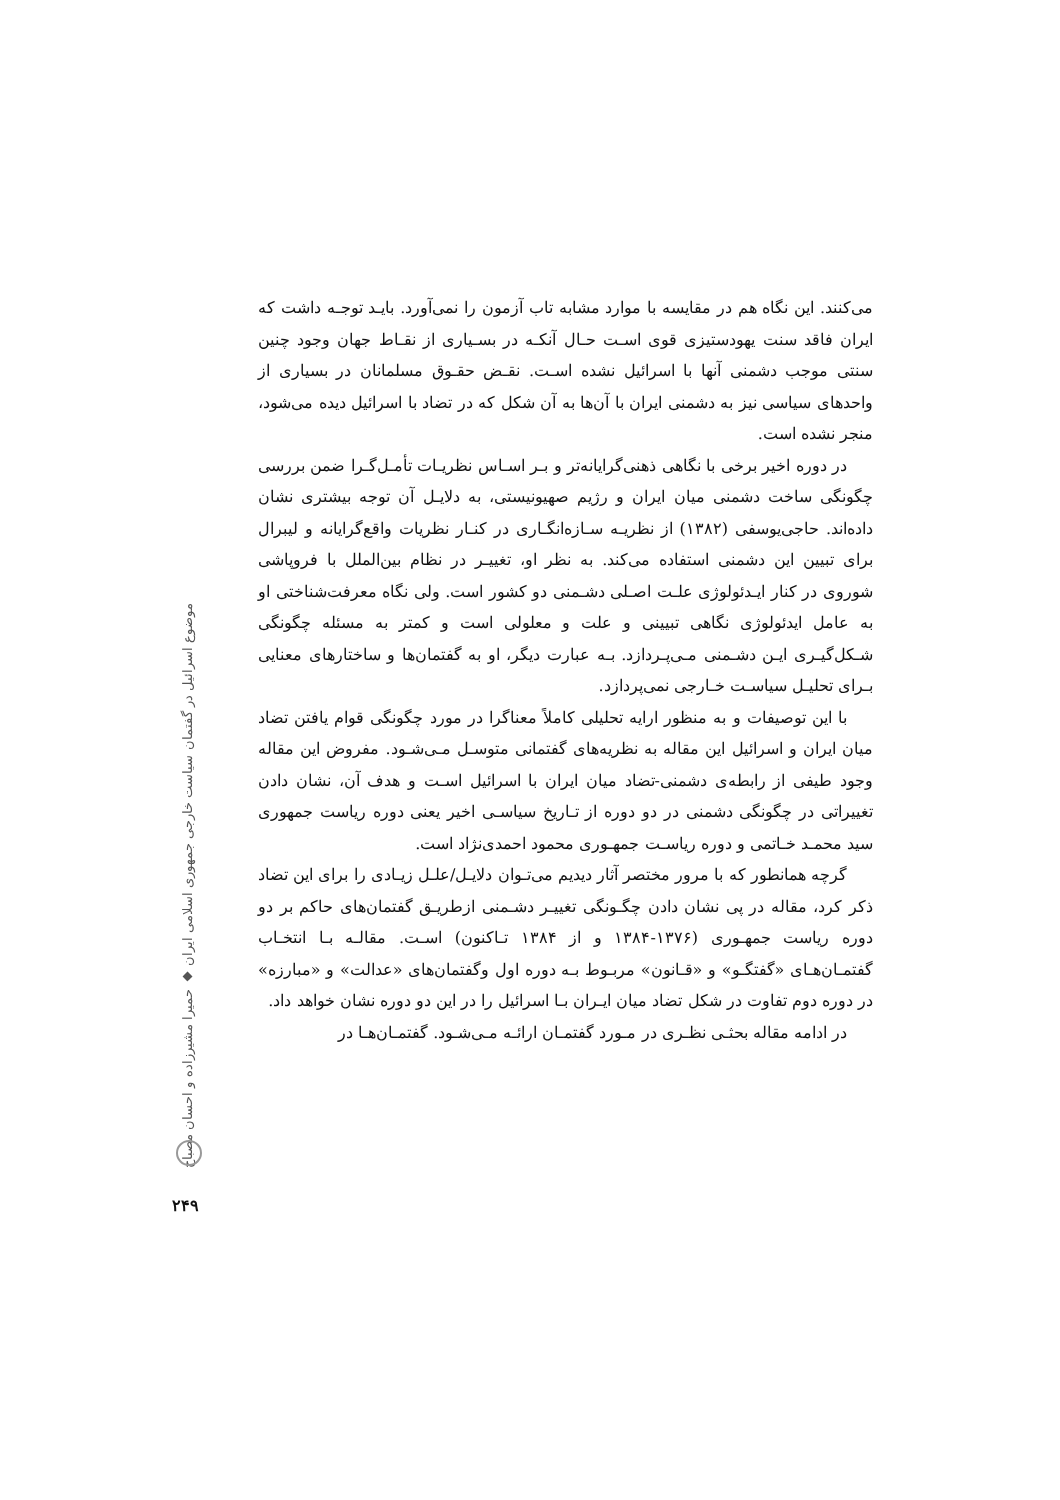می‌کنند. این نگاه هم در مقایسه با موارد مشابه تاب آزمون را نمی‌آورد. بایـد توجـه داشت که ایران فاقد سنت یهودستیزی قوی اسـت حـال آنکـه در بسـیاری از نقـاط جهان وجود چنین سنتی موجب دشمنی آنها با اسرائیل نشده اسـت. نقـض حقـوق مسلمانان در بسیاری از واحدهای سیاسی نیز به دشمنی ایران با آن‌ها به آن شکل که در تضاد با اسرائیل دیده می‌شود، منجر نشده است.
در دوره اخیر برخی با نگاهی ذهنی‌گرایانه‌تر و بـر اسـاس نظریـات تأمـل‌گـرا ضمن بررسی چگونگی ساخت دشمنی میان ایران و رژیم صهیونیستی، به دلایـل آن توجه بیشتری نشان داده‌اند. حاجی‌یوسفی (۱۳۸۲) از نظریـه سـازه‌انگـاری در کنـار نظریات واقع‌گرایانه و لیبرال برای تبیین این دشمنی استفاده می‌کند. به نظر او، تغییـر در نظام بین‌الملل با فروپاشی شوروی در کنار ایـدئولوژی علـت اصـلی دشـمنی دو کشور است. ولی نگاه معرفت‌شناختی او به عامل ایدئولوژی نگاهی تبیینی و علت و معلولی است و کمتر به مسئله چگونگی شـکل‌گیـری ایـن دشـمنی مـی‌پـردازد. بـه عبارت دیگر، او به گفتمان‌ها و ساختارهای معنایی بـرای تحلیـل سیاسـت خـارجی نمی‌پردازد.
با این توصیفات و به منظور ارایه تحلیلی کاملاً معناگرا در مورد چگونگی قوام یافتن تضاد میان ایران و اسرائیل این مقاله به نظریه‌های گفتمانی متوسـل مـی‌شـود. مفروض این مقاله وجود طیفی از رابطه‌ی دشمنی-تضاد میان ایران با اسرائیل اسـت و هدف آن، نشان دادن تغییراتی در چگونگی دشمنی در دو دوره از تـاریخ سیاسـی اخیر یعنی دوره ریاست جمهوری سید محمـد خـاتمی و دوره ریاسـت جمهـوری محمود احمدی‌نژاد است.
گرچه همانطور که با مرور مختصر آثار دیدیم می‌تـوان دلایـل/علـل زیـادی را برای این تضاد ذکر کرد، مقاله در پی نشان دادن چگـونگی تغییـر دشـمنی ازطریـق گفتمان‌های حاکم بر دو دوره ریاست جمهـوری (۱۳۷۶-۱۳۸۴ و از ۱۳۸۴ تـاکنون) اسـت. مقالـه بـا انتخـاب گفتمـان‌هـای «گفتگـو» و «قـانون» مربـوط بـه دوره اول وگفتمان‌های «عدالت» و «مبارزه» در دوره دوم تفاوت در شکل تضاد میان ایـران بـا اسرائیل را در این دو دوره نشان خواهد داد.
در ادامه مقاله بحثـی نظـری در مـورد گفتمـان ارائـه مـی‌شـود. گفتمـان‌هـا در
موضوع اسرائیل در گفتمان سیاست خارجی جمهوری اسلامی ایران ◆ حمیرا مشیرزاده و احسان مصباح
۲۴۹